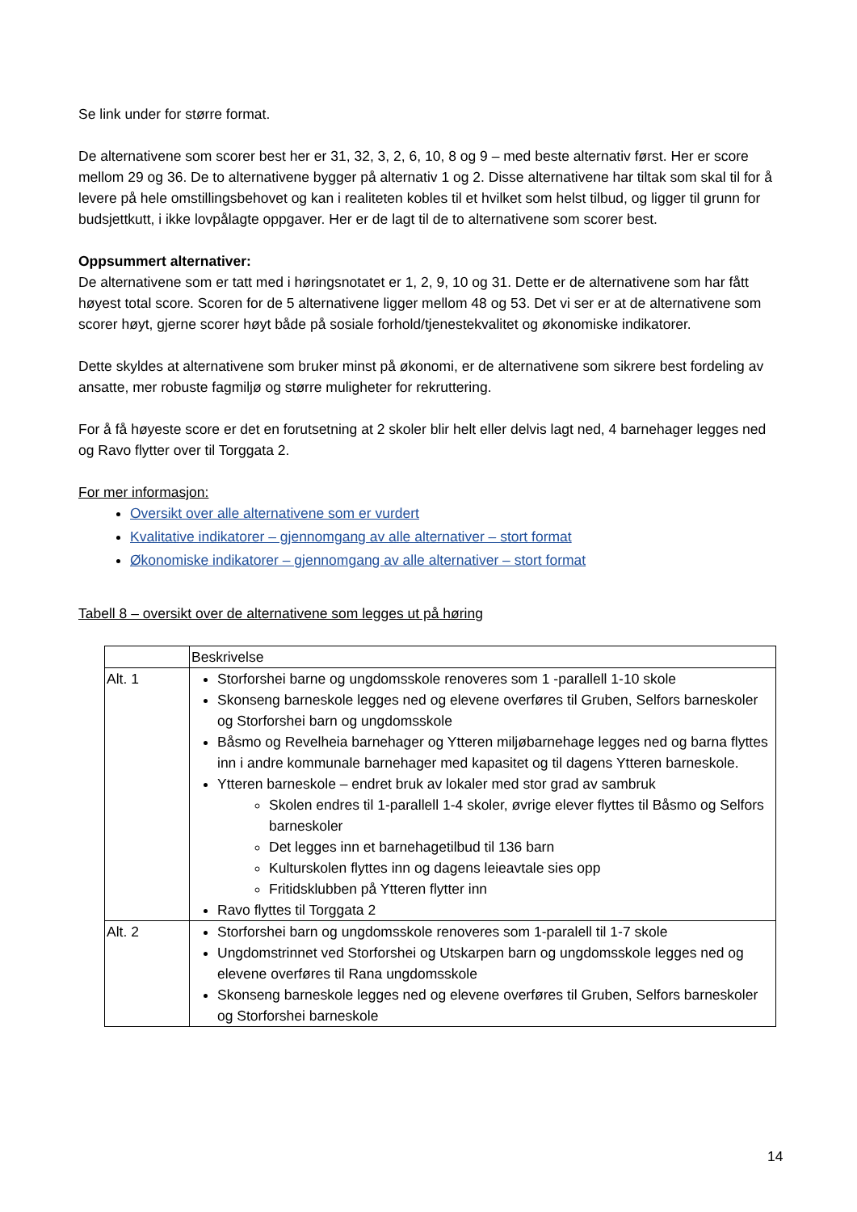Se link under for større format.
De alternativene som scorer best her er 31, 32, 3, 2, 6, 10, 8 og 9 – med beste alternativ først. Her er score mellom 29 og 36. De to alternativene bygger på alternativ 1 og 2. Disse alternativene har tiltak som skal til for å levere på hele omstillingsbehovet og kan i realiteten kobles til et hvilket som helst tilbud, og ligger til grunn for budsjettkutt, i ikke lovpålagte oppgaver. Her er de lagt til de to alternativene som scorer best.
Oppsummert alternativer:
De alternativene som er tatt med i høringsnotatet er 1, 2, 9, 10 og 31. Dette er de alternativene som har fått høyest total score. Scoren for de 5 alternativene ligger mellom 48 og 53. Det vi ser er at de alternativene som scorer høyt, gjerne scorer høyt både på sosiale forhold/tjenestekvalitet og økonomiske indikatorer.
Dette skyldes at alternativene som bruker minst på økonomi, er de alternativene som sikrere best fordeling av ansatte, mer robuste fagmiljø og større muligheter for rekruttering.
For å få høyeste score er det en forutsetning at 2 skoler blir helt eller delvis lagt ned, 4 barnehager legges ned og Ravo flytter over til Torggata 2.
For mer informasjon:
Oversikt over alle alternativene som er vurdert
Kvalitative indikatorer – gjennomgang av alle alternativer – stort format
Økonomiske indikatorer – gjennomgang av alle alternativer – stort format
Tabell 8 – oversikt over de alternativene som legges ut på høring
| | Beskrivelse |
| Alt. 1 | Storforshei barne og ungdomsskole renoveres som 1 -parallell 1-10 skole Skonseng barneskole legges ned og elevene overføres til Gruben, Selfors barneskoler og Storforshei barn og ungdomsskole Båsmo og Revelheia barnehager og Ytteren miljøbarnehage legges ned og barna flyttes inn i andre kommunale barnehager med kapasitet og til dagens Ytteren barneskole. Ytteren barneskole – endret bruk av lokaler med stor grad av sambruk Skolen endres til 1-parallell 1-4 skoler, øvrige elever flyttes til Båsmo og Selfors barneskoler Det legges inn et barnehagetilbud til 136 barn Kulturskolen flyttes inn og dagens leieavtale sies opp Fritidsklubben på Ytteren flytter inn Ravo flyttes til Torggata 2 |
| Alt. 2 | Storforshei barn og ungdomsskole renoveres som 1-paralell til 1-7 skole Ungdomstrinnet ved Storforshei og Utskarpen barn og ungdomsskole legges ned og elevene overføres til Rana ungdomsskole Skonseng barneskole legges ned og elevene overføres til Gruben, Selfors barneskoler og Storforshei barneskole |
14